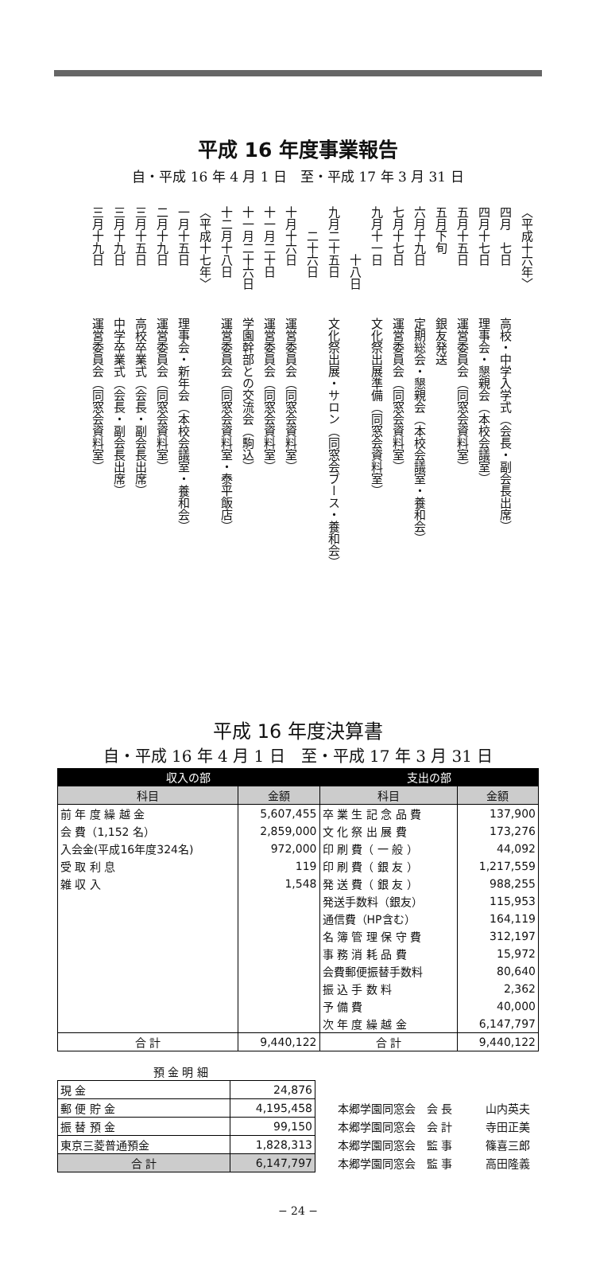平成 16 年度事業報告
自・平成 16 年 4 月 1 日　至・平成 17 年 3 月 31 日
〈平成十六年〉
四月　七日高校・中学入学式（会長・副会長出席）
四月十七日理事会・懇親会（本校会議室）
五月十五日運営委員会（同窓会資料室）
五月下旬銀友発送
六月十九日定期総会・懇親会（本校会議室・養和会）
七月十七日運営委員会（同窓会資料室）
九月十一日文化祭出展準備（同窓会資料室）
　　　　十八日
九月二十五日文化祭出展・サロン（同窓会ブース・養和会）
　　二十六日
十月十六日運営委員会（同窓会資料室）
十一月二十日運営委員会（同窓会資料室）
十一月二十六日学園幹部との交流会（駒込）
十二月十八日運営委員会（同窓会資料室・泰平飯店）
〈平成十七年〉
一月十五日理事会・新年会（本校会議室・養和会）
二月十九日運営委員会（同窓会資料室）
三月十五日高校卒業式（会長・副会長出席）
三月十九日中学卒業式（会長・副会長出席）
三月十九日運営委員会（同窓会資料室）
平成 16 年度決算書
自・平成 16 年 4 月 1 日　至・平成 17 年 3 月 31 日
| 収入の部 | | 支出の部 | |
| --- | --- | --- | --- |
| 科目 | 金額 | 科目 | 金額 |
| 前 年 度 繰 越 金 | 5,607,455 | 卒 業 生 記 念 品 費 | 137,900 |
| 会 費（1,152 名） | 2,859,000 | 文 化 祭 出 展 費 | 173,276 |
| 入会金(平成16年度324名) | 972,000 | 印 刷 費（ 一 般 ） | 44,092 |
| 受 取 利 息 | 119 | 印 刷 費（ 銀 友 ） | 1,217,559 |
| 雑 収 入 | 1,548 | 発 送 費（ 銀 友 ） | 988,255 |
| | | 発送手数料（銀友） | 115,953 |
| | | 通信費（HP含む） | 164,119 |
| | | 名 簿 管 理 保 守 費 | 312,197 |
| | | 事 務 消 耗 品 費 | 15,972 |
| | | 会費郵便振替手数料 | 80,640 |
| | | 振 込 手 数 料 | 2,362 |
| | | 予 備 費 | 40,000 |
| | | 次 年 度 繰 越 金 | 6,147,797 |
| 合 計 | 9,440,122 | 合 計 | 9,440,122 |
| 預 金 明 細 | | |
| 現 金 | 24,876 | |
| 郵 便 貯 金 | 4,195,458 | 本郷学園同窓会 会 長 山内英夫 |
| 振 替 預 金 | 99,150 | 本郷学園同窓会 会 計 寺田正美 |
| 東京三菱普通預金 | 1,828,313 | 本郷学園同窓会 監 事 篠喜三郎 |
| 合 計 | 6,147,797 | 本郷学園同窓会 監 事 高田隆義 |
− 24 −